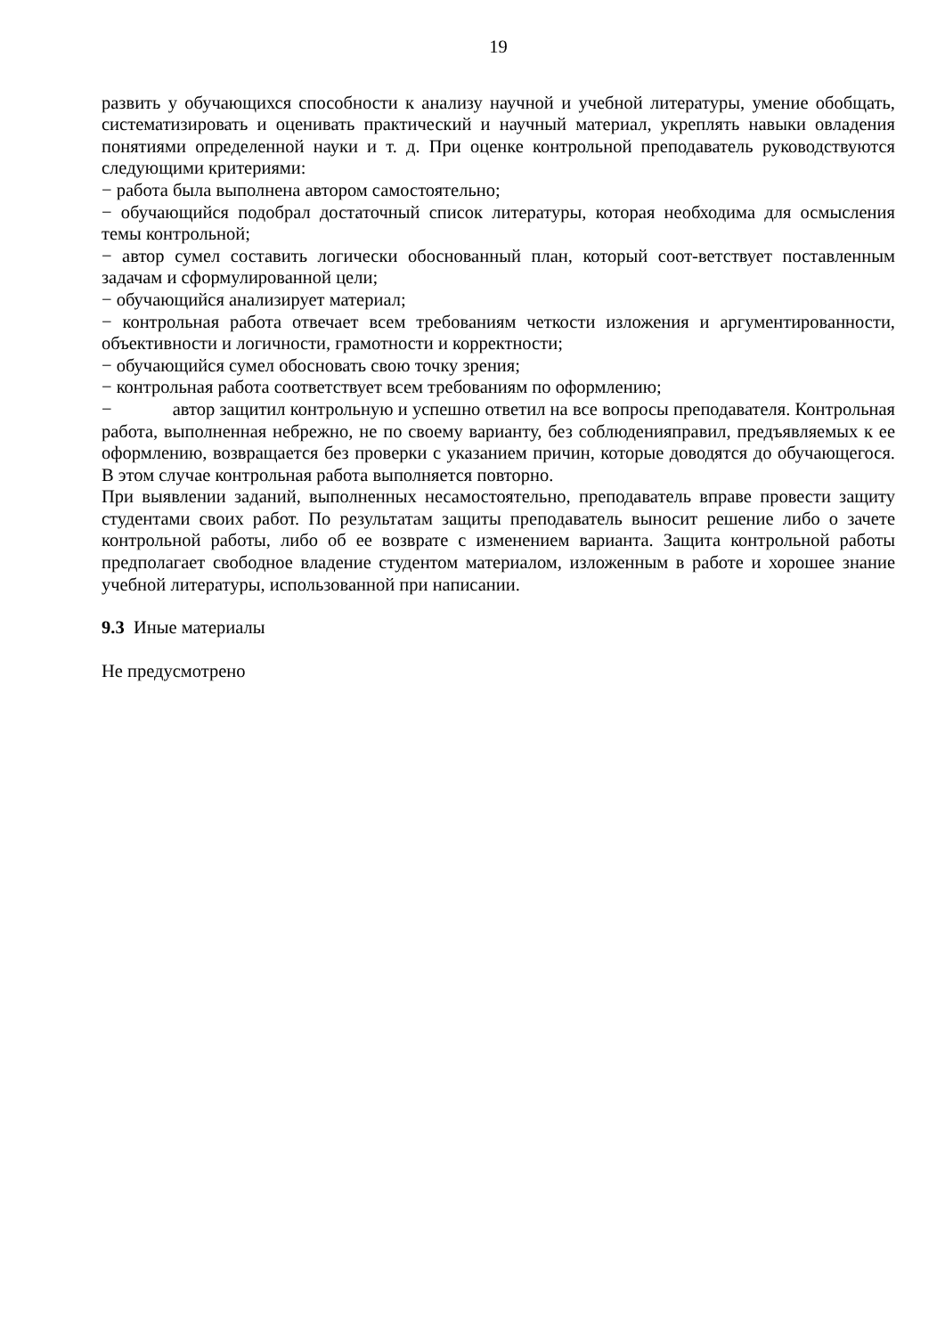19
развить у обучающихся способности к анализу научной и учебной литературы, умение обобщать, систематизировать и оценивать практический и научный материал, укреплять навыки овладения понятиями определенной науки и т. д. При оценке контрольной преподаватель руководствуются следующими критериями:
− работа была выполнена автором самостоятельно;
− обучающийся подобрал достаточный список литературы, которая необходима для осмысления темы контрольной;
− автор сумел составить логически обоснованный план, который соот-ветствует поставленным задачам и сформулированной цели;
− обучающийся анализирует материал;
− контрольная работа отвечает всем требованиям четкости изложения и аргументированности, объективности и логичности, грамотности и корректности;
− обучающийся сумел обосновать свою точку зрения;
− контрольная работа соответствует всем требованиям по оформлению;
− автор защитил контрольную и успешно ответил на все вопросы преподавателя. Контрольная работа, выполненная небрежно, не по своему варианту, без соблюденияправил, предъявляемых к ее оформлению, возвращается без проверки с указанием причин, которые доводятся до обучающегося. В этом случае контрольная работа выполняется повторно.
При выявлении заданий, выполненных несамостоятельно, преподаватель вправе провести защиту студентами своих работ. По результатам защиты преподаватель выносит решение либо о зачете контрольной работы, либо об ее возврате с изменением варианта. Защита контрольной работы предполагает свободное владение студентом материалом, изложенным в работе и хорошее знание учебной литературы, использованной при написании.
9.3 Иные материалы
Не предусмотрено